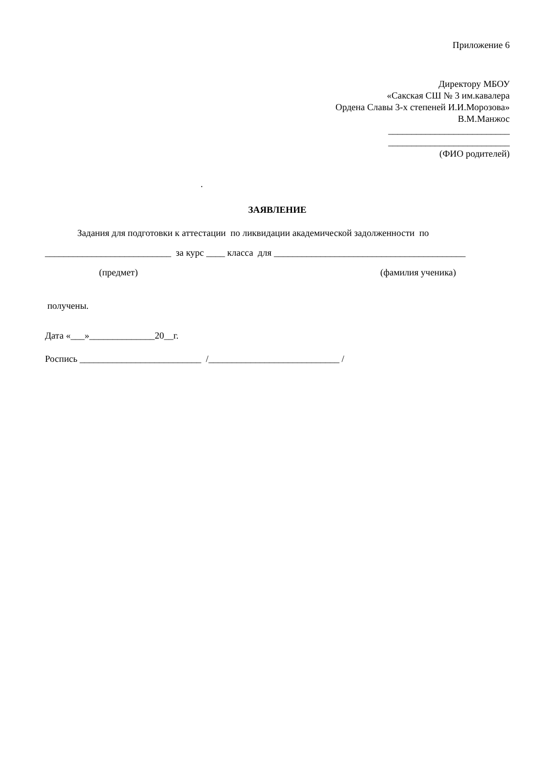Приложение 6
Директору МБОУ
«Сакская СШ № 3 им.кавалера
Ордена Славы 3-х степеней И.И.Морозова»
В.М.Манжос
__________________________
__________________________
(ФИО родителей)
.
ЗАЯВЛЕНИЕ
Задания для подготовки к аттестации по ликвидации академической задолженности по
___________________________ за курс ____ класса для _________________________________________
(предмет) (фамилия ученика)
получены.
Дата «___»______________20__г.
Роспись __________________________ /____________________________ /